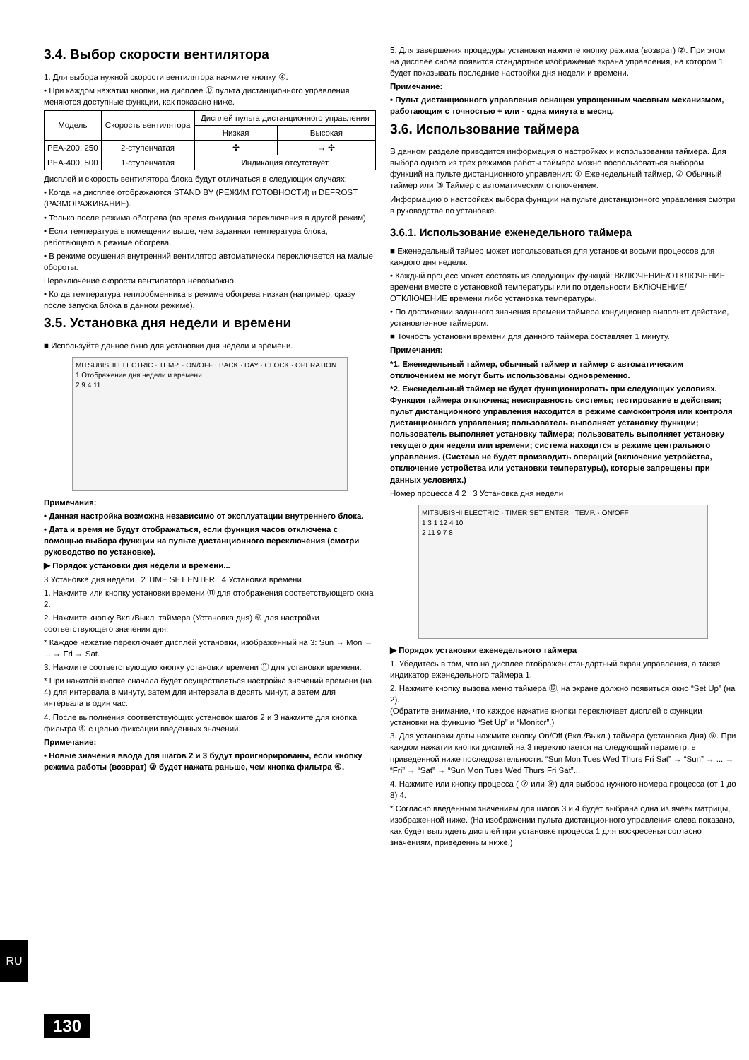3.4. Выбор скорости вентилятора
1. Для выбора нужной скорости вентилятора нажмите кнопку ④.
• При каждом нажатии кнопки, на дисплее Ⓓ пульта дистанционного управления меняются доступные функции, как показано ниже.
| Модель | Скорость вентилятора | Дисплей пульта дистанционного управления | |
| --- | --- | --- | --- |
| | | Низкая | Высокая |
| PEA-200, 250 | 2-ступенчатая | ✣ | → ✣ |
| PEA-400, 500 | 1-ступенчатая | Индикация отсутствует | |
Дисплей и скорость вентилятора блока будут отличаться в следующих случаях:
• Когда на дисплее отображаются STAND BY (РЕЖИМ ГОТОВНОСТИ) и DEFROST (РАЗМОРАЖИВАНИЕ).
• Только после режима обогрева (во время ожидания переключения в другой режим).
• Если температура в помещении выше, чем заданная температура блока, работающего в режиме обогрева.
• В режиме осушения внутренний вентилятор автоматически переключается на малые обороты.
Переключение скорости вентилятора невозможно.
• Когда температура теплообменника в режиме обогрева низкая (например, сразу после запуска блока в данном режиме).
3.5. Установка дня недели и времени
■ Используйте данное окно для установки дня недели и времени.
MITSUBISHI ELECTRIC · TEMP. · ON/OFF · BACK · DAY · CLOCK · OPERATION
1 Отображение дня недели и времени
2 9 4 11
Примечания:
• Данная настройка возможна независимо от эксплуатации внутреннего блока.
• Дата и время не будут отображаться, если функция часов отключена с помощью выбора функции на пульте дистанционного переключения (смотри руководство по установке).
▶ Порядок установки дня недели и времени...
3 Установка дня недели 2 TIME SET ENTER 4 Установка времени
1. Нажмите или кнопку установки времени ⑪ для отображения соответствующего окна 2.
2. Нажмите кнопку Вкл./Выкл. таймера (Установка дня) ⑨ для настройки соответствующего значения дня.
* Каждое нажатие переключает дисплей установки, изображенный на 3: Sun → Mon → ... → Fri → Sat.
3. Нажмите соответствующую кнопку установки времени ⑪ для установки времени.
* При нажатой кнопке сначала будет осуществляться настройка значений времени (на 4) для интервала в минуту, затем для интервала в десять минут, а затем для интервала в один час.
4. После выполнения соответствующих установок шагов 2 и 3 нажмите для кнопка фильтра ④ с целью фиксации введенных значений.
Примечание:
• Новые значения ввода для шагов 2 и 3 будут проигнорированы, если кнопку режима работы (возврат) ② будет нажата раньше, чем кнопка фильтра ④.
5. Для завершения процедуры установки нажмите кнопку режима (возврат) ②. При этом на дисплее снова появится стандартное изображение экрана управления, на котором 1 будет показывать последние настройки дня недели и времени.
Примечание:
• Пульт дистанционного управления оснащен упрощенным часовым механизмом, работающим с точностью + или - одна минута в месяц.
3.6. Использование таймера
В данном разделе приводится информация о настройках и использовании таймера. Для выбора одного из трех режимов работы таймера можно воспользоваться выбором функций на пульте дистанционного управления: ① Еженедельный таймер, ② Обычный таймер или ③ Таймер с автоматическим отключением.
Информацию о настройках выбора функции на пульте дистанционного управления смотри в руководстве по установке.
3.6.1. Использование еженедельного таймера
■ Еженедельный таймер может использоваться для установки восьми процессов для каждого дня недели.
• Каждый процесс может состоять из следующих функций: ВКЛЮЧЕНИЕ/ОТКЛЮЧЕНИЕ времени вместе с установкой температуры или по отдельности ВКЛЮЧЕНИЕ/ОТКЛЮЧЕНИЕ времени либо установка температуры.
• По достижении заданного значения времени таймера кондиционер выполнит действие, установленное таймером.
■ Точность установки времени для данного таймера составляет 1 минуту.
Примечания:
*1. Еженедельный таймер, обычный таймер и таймер с автоматическим отключением не могут быть использованы одновременно.
*2. Еженедельный таймер не будет функционировать при следующих условиях.
Функция таймера отключена; неисправность системы; тестирование в действии; пульт дистанционного управления находится в режиме самоконтроля или контроля дистанционного управления; пользователь выполняет установку функции; пользователь выполняет установку таймера; пользователь выполняет установку текущего дня недели или времени; система находится в режиме центрального управления. (Система не будет производить операций (включение устройства, отключение устройства или установки температуры), которые запрещены при данных условиях.)
Номер процесса 4 2 3 Установка дня недели
MITSUBISHI ELECTRIC · TIMER SET ENTER · TEMP. · ON/OFF
1 3 1 12 4 10
2 11 9 7 8
▶ Порядок установки еженедельного таймера
1. Убедитесь в том, что на дисплее отображен стандартный экран управления, а также индикатор еженедельного таймера 1.
2. Нажмите кнопку вызова меню таймера ⑫, на экране должно появиться окно “Set Up” (на 2).
(Обратите внимание, что каждое нажатие кнопки переключает дисплей с функции установки на функцию “Set Up” и “Monitor”.)
3. Для установки даты нажмите кнопку On/Off (Вкл./Выкл.) таймера (установка Дня) ⑨. При каждом нажатии кнопки дисплей на 3 переключается на следующий параметр, в приведенной ниже последовательности: “Sun Mon Tues Wed Thurs Fri Sat” → “Sun” → ... → “Fri” → “Sat” → “Sun Mon Tues Wed Thurs Fri Sat”...
4. Нажмите или кнопку процесса ( ⑦ или ⑧) для выбора нужного номера процесса (от 1 до 8) 4.
* Согласно введенным значениям для шагов 3 и 4 будет выбрана одна из ячеек матрицы, изображенной ниже. (На изображении пульта дистанционного управления слева показано, как будет выглядеть дисплей при установке процесса 1 для воскресенья согласно значениям, приведенным ниже.)
RU
130